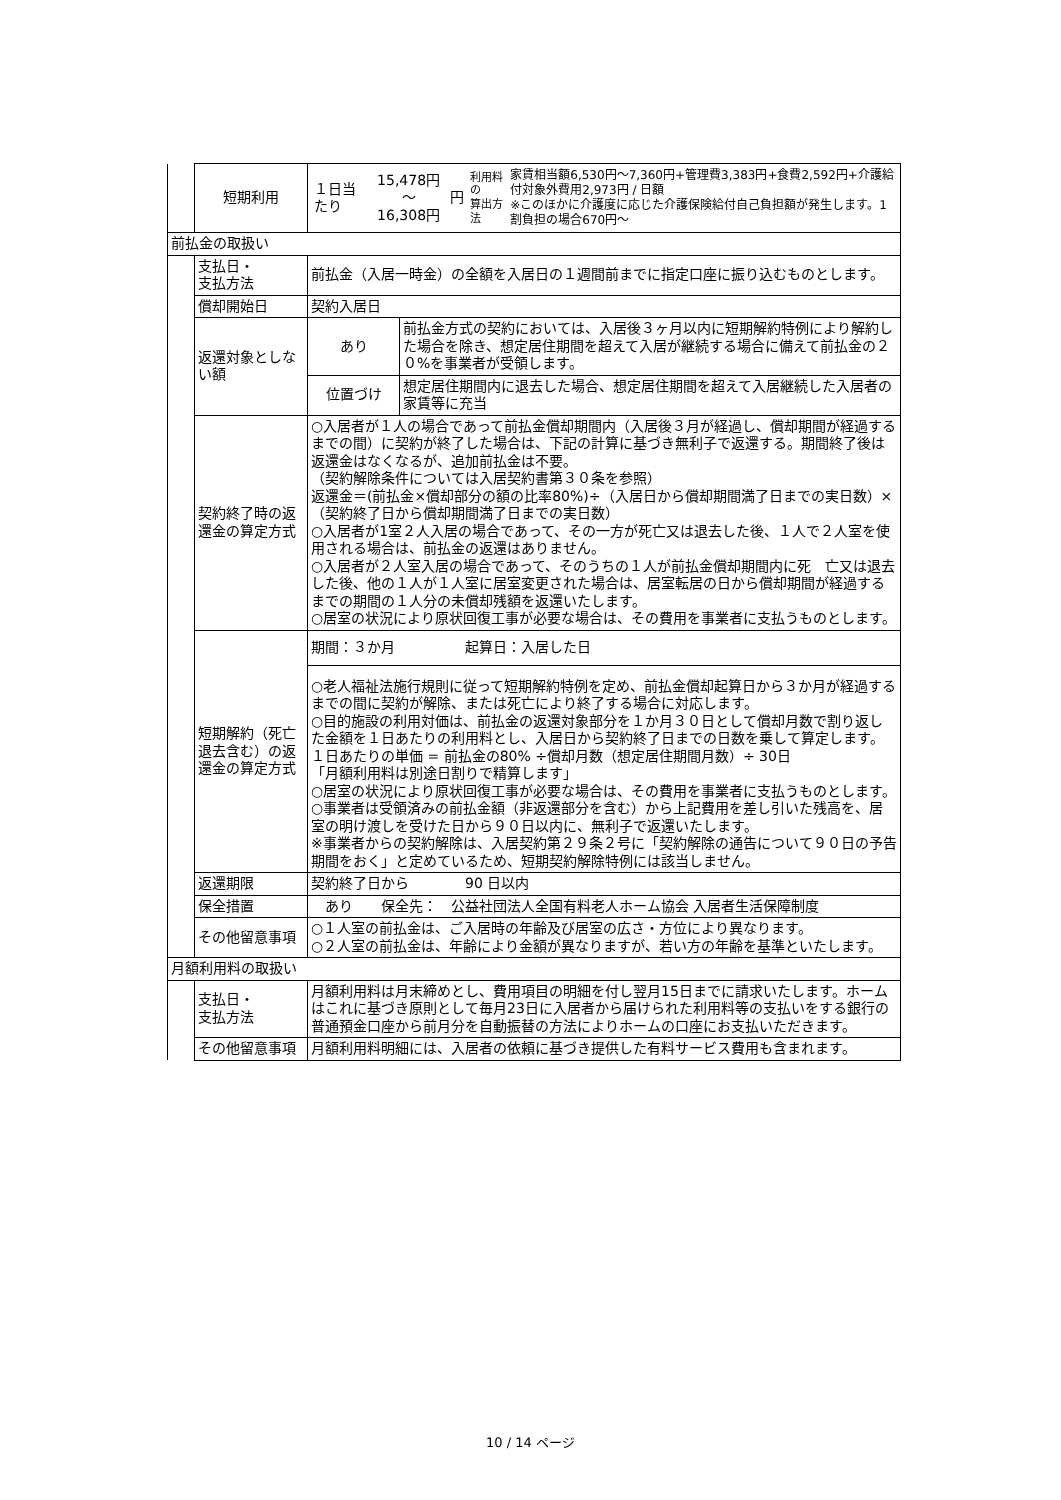| | 短期利用 | / １日当たり / 15,478円 ～ 16,308円 / 円 / 利用料の 算出方法 / 家賃相当額6,530円～7,360円+管理費3,383円+食費2,592円+介護給付対象外費用2,973円 / 日額 ※このほかに介護度に応じた介護保険給付自己負担額が発生します。1割負担の場合670円～ / | |
| 前払金の取扱い | | | |
| | 支払日・ 支払方法 | 前払金（入居一時金）の全額を入居日の１週間前までに指定口座に振り込むものとします。 | |
| | 償却開始日 | 契約入居日 | |
| | 返還対象としない額 | あり | 前払金方式の契約においては、入居後３ヶ月以内に短期解約特例により解約した場合を除き、想定居住期間を超えて入居が継続する場合に備えて前払金の２０%を事業者が受領します。 |
| | | 位置づけ | 想定居住期間内に退去した場合、想定居住期間を超えて入居継続した入居者の家賃等に充当 |
| | 契約終了時の返還金の算定方式 | ○入居者が１人の場合であって前払金償却期間内（入居後３月が経過し、償却期間が経過するまでの間）に契約が終了した場合は、下記の計算に基づき無利子で返還する。期間終了後は返還金はなくなるが、追加前払金は不要。 （契約解除条件については入居契約書第３０条を参照） 返還金＝(前払金×償却部分の額の比率80%)÷（入居日から償却期間満了日までの実日数）×（契約終了日から償却期間満了日までの実日数） ○入居者が1室２人入居の場合であって、その一方が死亡又は退去した後、１人で２人室を使用される場合は、前払金の返還はありません。 ○入居者が２人室入居の場合であって、そのうちの１人が前払金償却期間内に死 亡又は退去した後、他の１人が１人室に居室変更された場合は、居室転居の日から償却期間が経過するまでの期間の１人分の未償却残額を返還いたします。 ○居室の状況により原状回復工事が必要な場合は、その費用を事業者に支払うものとします。 | |
| | 短期解約（死亡退去含む）の返還金の算定方式 | 期間：３か月 起算日：入居した日 | |
| | | ○老人福祉法施行規則に従って短期解約特例を定め、前払金償却起算日から３か月が経過するまでの間に契約が解除、または死亡により終了する場合に対応します。 ○目的施設の利用対価は、前払金の返還対象部分を１か月３０日として償却月数で割り返した金額を１日あたりの利用料とし、入居日から契約終了日までの日数を乗して算定します。 １日あたりの単価 = 前払金の80% ÷償却月数（想定居住期間月数）÷ 30日 「月額利用料は別途日割りで精算します」 ○居室の状況により原状回復工事が必要な場合は、その費用を事業者に支払うものとします。 ○事業者は受領済みの前払金額（非返還部分を含む）から上記費用を差し引いた残高を、居室の明け渡しを受けた日から９０日以内に、無利子で返還いたします。 ※事業者からの契約解除は、入居契約第２９条２号に「契約解除の通告について９０日の予告期間をおく」と定めているため、短期契約解除特例には該当しません。 | |
| | 返還期限 | 契約終了日から 90 日以内 | |
| | 保全措置 | あり 保全先： 公益社団法人全国有料老人ホーム協会 入居者生活保障制度 | |
| | その他留意事項 | ○１人室の前払金は、ご入居時の年齢及び居室の広さ・方位により異なります。 ○２人室の前払金は、年齢により金額が異なりますが、若い方の年齢を基準といたします。 | |
| 月額利用料の取扱い | | | |
| | 支払日・ 支払方法 | 月額利用料は月末締めとし、費用項目の明細を付し翌月15日までに請求いたします。ホームはこれに基づき原則として毎月23日に入居者から届けられた利用料等の支払いをする銀行の普通預金口座から前月分を自動振替の方法によりホームの口座にお支払いただきます。 | |
| | その他留意事項 | 月額利用料明細には、入居者の依頼に基づき提供した有料サービス費用も含まれます。 | |
10 / 14 ページ